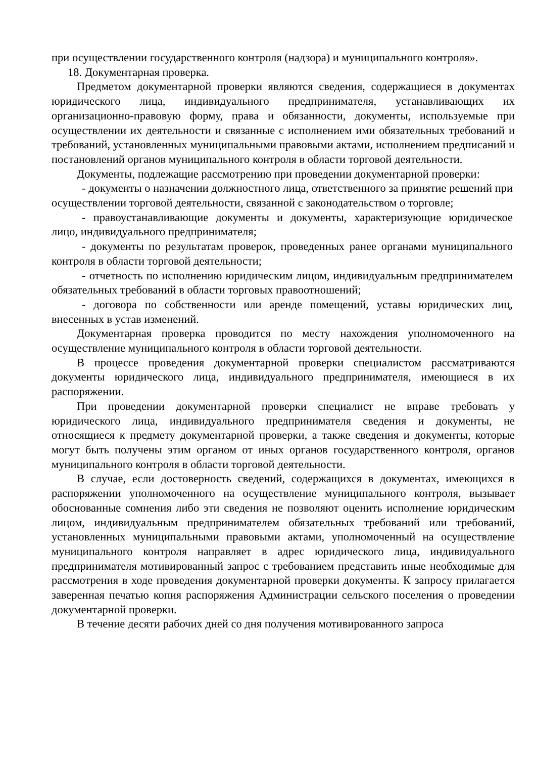при осуществлении государственного контроля (надзора) и муниципального контроля».
18. Документарная проверка.
Предметом документарной проверки являются сведения, содержащиеся в документах юридического лица, индивидуального предпринимателя, устанавливающих их организационно-правовую форму, права и обязанности, документы, используемые при осуществлении их деятельности и связанные с исполнением ими обязательных требований и требований, установленных муниципальными правовыми актами, исполнением предписаний и постановлений органов муниципального контроля в области торговой деятельности.
Документы, подлежащие рассмотрению при проведении документарной проверки:
- документы о назначении должностного лица, ответственного за принятие решений при осуществлении торговой деятельности, связанной с законодательством о торговле;
- правоустанавливающие документы и документы, характеризующие юридическое лицо, индивидуального предпринимателя;
- документы по результатам проверок, проведенных ранее органами муниципального контроля в области торговой деятельности;
- отчетность по исполнению юридическим лицом, индивидуальным предпринимателем обязательных требований в области торговых правоотношений;
- договора по собственности или аренде помещений, уставы юридических лиц, внесенных в устав изменений.
Документарная проверка проводится по месту нахождения уполномоченного на осуществление муниципального контроля в области торговой деятельности.
В процессе проведения документарной проверки специалистом рассматриваются документы юридического лица, индивидуального предпринимателя, имеющиеся в их распоряжении.
При проведении документарной проверки специалист не вправе требовать у юридического лица, индивидуального предпринимателя сведения и документы, не относящиеся к предмету документарной проверки, а также сведения и документы, которые могут быть получены этим органом от иных органов государственного контроля, органов муниципального контроля в области торговой деятельности.
В случае, если достоверность сведений, содержащихся в документах, имеющихся в распоряжении уполномоченного на осуществление муниципального контроля, вызывает обоснованные сомнения либо эти сведения не позволяют оценить исполнение юридическим лицом, индивидуальным предпринимателем обязательных требований или требований, установленных муниципальными правовыми актами, уполномоченный на осуществление муниципального контроля направляет в адрес юридического лица, индивидуального предпринимателя мотивированный запрос с требованием представить иные необходимые для рассмотрения в ходе проведения документарной проверки документы. К запросу прилагается заверенная печатью копия распоряжения Администрации сельского поселения о проведении документарной проверки.
В течение десяти рабочих дней со дня получения мотивированного запроса